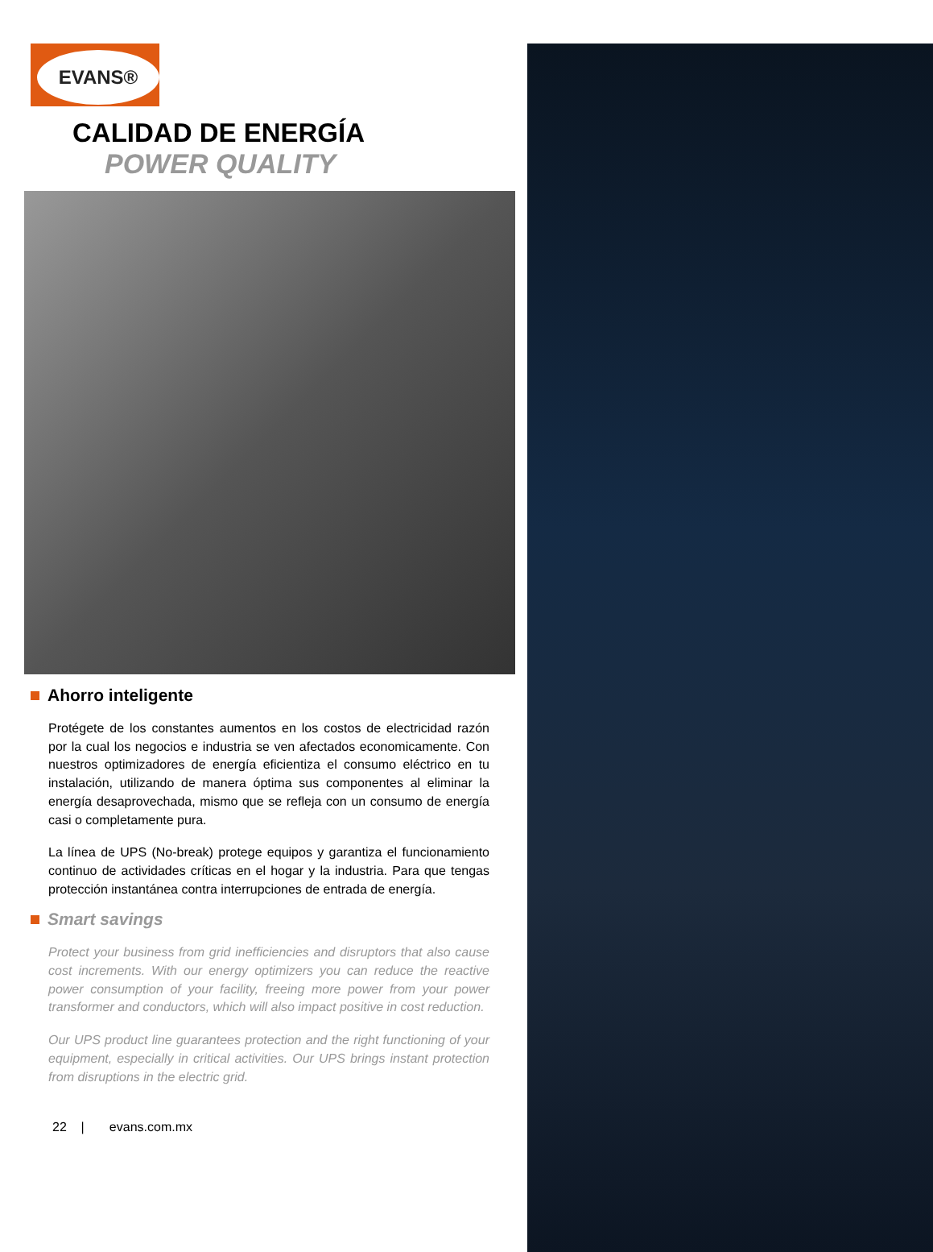EVANS®
CALIDAD DE ENERGÍA
POWER QUALITY
Ahorro inteligente
Protégete de los constantes aumentos en los costos de electricidad razón por la cual los negocios e industria se ven afectados economicamente. Con nuestros optimizadores de energía eficientiza el consumo eléctrico en tu instalación, utilizando de manera óptima sus componentes al eliminar la energía desaprovechada, mismo que se refleja con un consumo de energía casi o completamente pura.
La línea de UPS (No-break) protege equipos y garantiza el funcionamiento continuo de actividades críticas en el hogar y la industria. Para que tengas protección instantánea contra interrupciones de entrada de energía.
Smart savings
Protect your business from grid inefficiencies and disruptors that also cause cost increments. With our energy optimizers you can reduce the reactive power consumption of your facility, freeing more power from your power transformer and conductors, which will also impact positive in cost reduction.
Our UPS product line guarantees protection and the right functioning of your equipment, especially in critical activities. Our UPS brings instant protection from disruptions in the electric grid.
22 | evans.com.mx